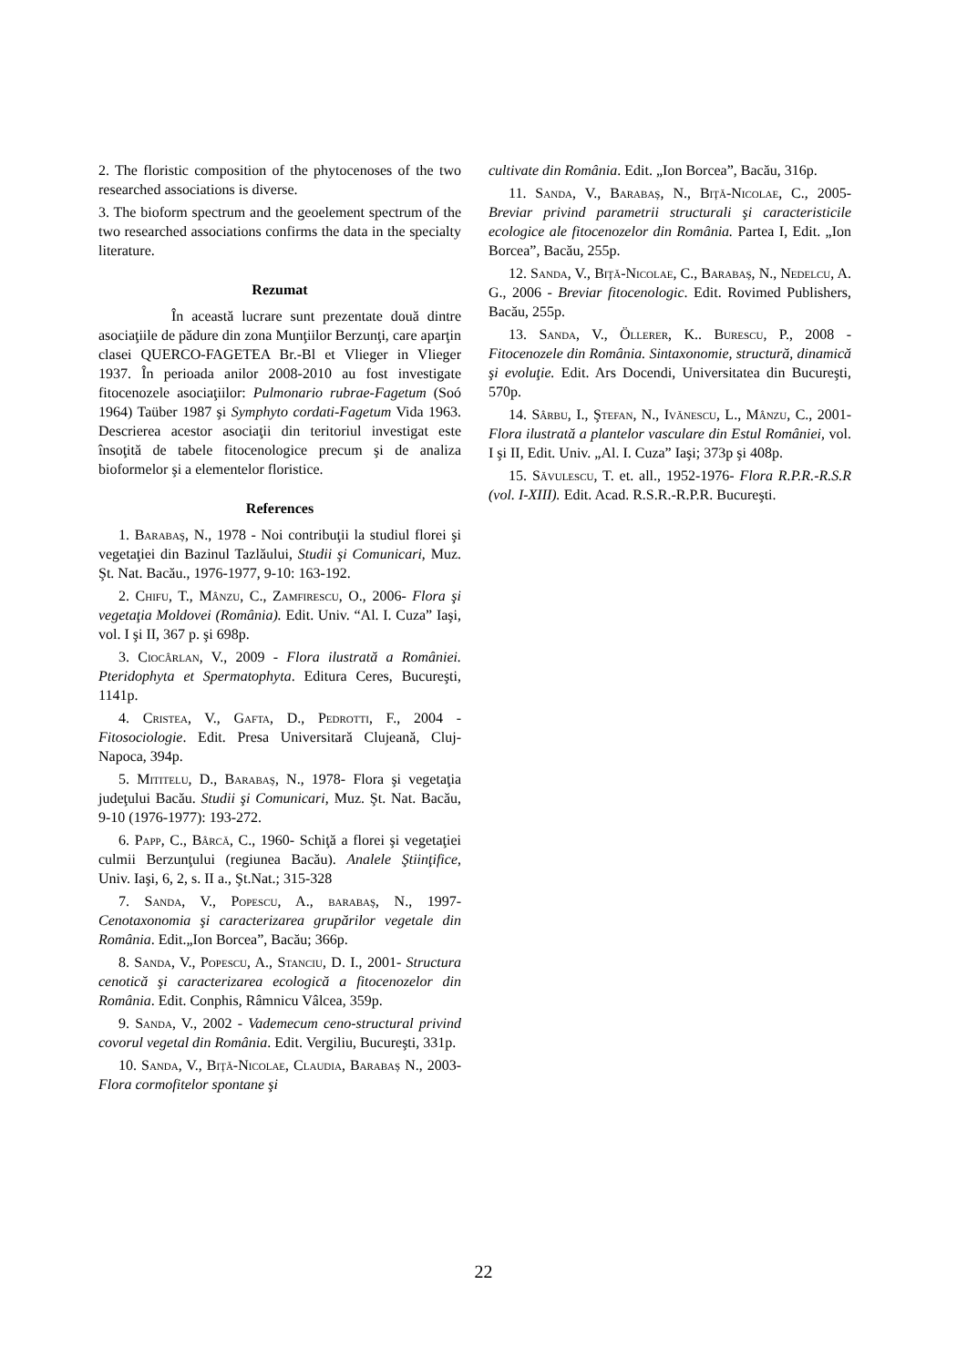2. The floristic composition of the phytocenoses of the two researched associations is diverse.
3. The bioform spectrum and the geoelement spectrum of the two researched associations confirms the data in the specialty literature.
Rezumat
În această lucrare sunt prezentate două dintre asociaţiile de pădure din zona Munţiilor Berzunţi, care aparţin clasei QUERCO-FAGETEA Br.-Bl et Vlieger in Vlieger 1937. În perioada anilor 2008-2010 au fost investigate fitocenozele asociaţiilor: Pulmonario rubrae-Fagetum (Soó 1964) Taüber 1987 şi Symphyto cordati-Fagetum Vida 1963. Descrierea acestor asociaţii din teritoriul investigat este însoţită de tabele fitocenologice precum şi de analiza bioformelor şi a elementelor floristice.
References
1. Barabaş, N., 1978 - Noi contribuţii la studiul florei şi vegetaţiei din Bazinul Tazlăului, Studii şi Comunicari, Muz. Şt. Nat. Bacău., 1976-1977, 9-10: 163-192.
2. Chifu, T., Mânzu, C., Zamfirescu, O., 2006- Flora şi vegetaţia Moldovei (România). Edit. Univ. “Al. I. Cuza” Iaşi, vol. I şi II, 367 p. şi 698p.
3. Ciocârlan, V., 2009 - Flora ilustrată a României. Pteridophyta et Spermatophyta. Editura Ceres, Bucureşti, 1141p.
4. Cristea, V., Gafta, D., Pedrotti, F., 2004 - Fitosociologie. Edit. Presa Universitară Clujeană, Cluj-Napoca, 394p.
5. Mititelu, D., Barabaş, N., 1978- Flora şi vegetaţia judeţului Bacău. Studii şi Comunicari, Muz. Şt. Nat. Bacău, 9-10 (1976-1977): 193-272.
6. Papp, C., Bârcă, C., 1960- Schiţă a florei şi vegetaţiei culmii Berzunţului (regiunea Bacău). Analele Ştiinţifice, Univ. Iaşi, 6, 2, s. II a., Şt.Nat.; 315-328
7. Sanda, V., Popescu, A., barabaş, N., 1997- Cenotaxonomia şi caracterizarea grupărilor vegetale din România. Edit.„Ion Borcea”, Bacău; 366p.
8. Sanda, V., Popescu, A., Stanciu, D. I., 2001- Structura cenotică şi caracterizarea ecologică a fitocenozelor din România. Edit. Conphis, Râmnicu Vâlcea, 359p.
9. Sanda, V., 2002 - Vademecum ceno-structural privind covorul vegetal din România. Edit. Vergiliu, Bucureşti, 331p.
10. Sanda, V., Biţă-Nicolae, Claudia, Barabaş N., 2003- Flora cormofitelor spontane şi
cultivate din România. Edit. „Ion Borcea”, Bacău, 316p.
11. Sanda, V., Barabaş, N., Biţă-Nicolae, C., 2005- Breviar privind parametrii structurali şi caracteristicile ecologice ale fitocenozelor din România. Partea I, Edit. „Ion Borcea”, Bacău, 255p.
12. Sanda, V., Biţă-Nicolae, C., Barabaş, N., Nedelcu, A. G., 2006 - Breviar fitocenologic. Edit. Rovimed Publishers, Bacău, 255p.
13. Sanda, V., Öllerer, K.. Burescu, P., 2008 - Fitocenozele din România. Sintaxonomie, structură, dinamică şi evoluţie. Edit. Ars Docendi, Universitatea din Bucureşti, 570p.
14. Sârbu, I., Ştefan, N., Ivănescu, L., Mânzu, C., 2001- Flora ilustrată a plantelor vasculare din Estul României, vol. I şi II, Edit. Univ. „Al. I. Cuza” Iaşi; 373p şi 408p.
15. Săvulescu, T. et. all., 1952-1976- Flora R.P.R.-R.S.R (vol. I-XIII). Edit. Acad. R.S.R.-R.P.R. Bucureşti.
22